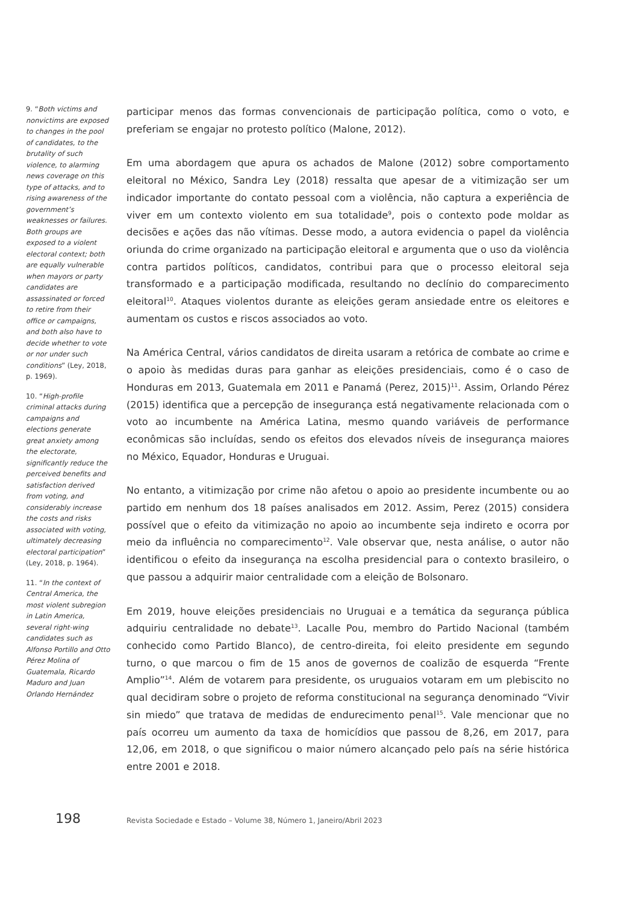9. “Both victims and nonvictims are exposed to changes in the pool of candidates, to the brutality of such violence, to alarming news coverage on this type of attacks, and to rising awareness of the government’s weaknesses or failures. Both groups are exposed to a violent electoral context; both are equally vulnerable when mayors or party candidates are assassinated or forced to retire from their office or campaigns, and both also have to decide whether to vote or nor under such conditions” (Ley, 2018, p. 1969).
10. “High-profile criminal attacks during campaigns and elections generate great anxiety among the electorate, significantly reduce the perceived benefits and satisfaction derived from voting, and considerably increase the costs and risks associated with voting, ultimately decreasing electoral participation” (Ley, 2018, p. 1964).
11. “In the context of Central America, the most violent subregion in Latin America, several right-wing candidates such as Alfonso Portillo and Otto Pérez Molina of Guatemala, Ricardo Maduro and Juan Orlando Hernández
participar menos das formas convencionais de participação política, como o voto, e preferiam se engajar no protesto político (Malone, 2012).
Em uma abordagem que apura os achados de Malone (2012) sobre comportamento eleitoral no México, Sandra Ley (2018) ressalta que apesar de a vitimização ser um indicador importante do contato pessoal com a violência, não captura a experiência de viver em um contexto violento em sua totalidade<sup>9</sup>, pois o contexto pode moldar as decisões e ações das não vítimas. Desse modo, a autora evidencia o papel da violência oriunda do crime organizado na participação eleitoral e argumenta que o uso da violência contra partidos políticos, candidatos, contribui para que o processo eleitoral seja transformado e a participação modificada, resultando no declínio do comparecimento eleitoral<sup>10</sup>. Ataques violentos durante as eleições geram ansiedade entre os eleitores e aumentam os custos e riscos associados ao voto.
Na América Central, vários candidatos de direita usaram a retórica de combate ao crime e o apoio às medidas duras para ganhar as eleições presidenciais, como é o caso de Honduras em 2013, Guatemala em 2011 e Panamá (Perez, 2015)<sup>11</sup>. Assim, Orlando Pérez (2015) identifica que a percepção de insegurança está negativamente relacionada com o voto ao incumbente na América Latina, mesmo quando variáveis de performance econômicas são incluídas, sendo os efeitos dos elevados níveis de insegurança maiores no México, Equador, Honduras e Uruguai.
No entanto, a vitimização por crime não afetou o apoio ao presidente incumbente ou ao partido em nenhum dos 18 países analisados em 2012. Assim, Perez (2015) considera possível que o efeito da vitimização no apoio ao incumbente seja indireto e ocorra por meio da influência no comparecimento<sup>12</sup>. Vale observar que, nesta análise, o autor não identificou o efeito da insegurança na escolha presidencial para o contexto brasileiro, o que passou a adquirir maior centralidade com a eleição de Bolsonaro.
Em 2019, houve eleições presidenciais no Uruguai e a temática da segurança pública adquiriu centralidade no debate<sup>13</sup>. Lacalle Pou, membro do Partido Nacional (também conhecido como Partido Blanco), de centro-direita, foi eleito presidente em segundo turno, o que marcou o fim de 15 anos de governos de coalizão de esquerda “Frente Amplio”<sup>14</sup>. Além de votarem para presidente, os uruguaios votaram em um plebiscito no qual decidiram sobre o projeto de reforma constitucional na segurança denominado “Vivir sin miedo” que tratava de medidas de endurecimento penal<sup>15</sup>. Vale mencionar que no país ocorreu um aumento da taxa de homicídios que passou de 8,26, em 2017, para 12,06, em 2018, o que significou o maior número alcançado pelo país na série histórica entre 2001 e 2018.
198
Revista Sociedade e Estado – Volume 38, Número 1, Janeiro/Abril 2023